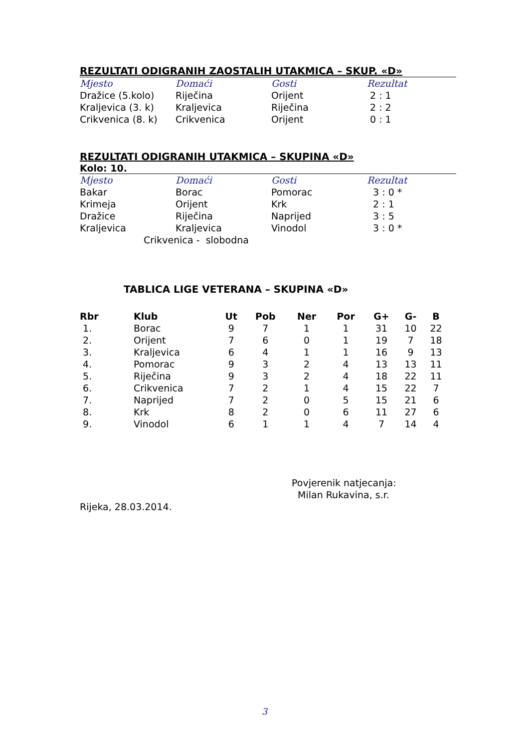REZULTATI ODIGRANIH ZAOSTALIH UTAKMICA – SKUP. «D»
| Mjesto | Domaći | Gosti | Rezultat |
| --- | --- | --- | --- |
| Dražice (5.kolo) | Riječina | Orijent | 2 : 1 |
| Kraljevica (3. k) | Kraljevica | Riječina | 2 : 2 |
| Crikvenica (8. k) | Crikvenica | Orijent | 0 : 1 |
REZULTATI ODIGRANIH UTAKMICA – SKUPINA «D»
Kolo: 10.
| Mjesto | Domaći | Gosti | Rezultat |
| --- | --- | --- | --- |
| Bakar | Borac | Pomorac | 3 : 0 * |
| Krimeja | Orijent | Krk | 2 : 1 |
| Dražice | Riječina | Naprijed | 3 : 5 |
| Kraljevica | Kraljevica | Vinodol | 3 : 0 * |
Crikvenica - slobodna
TABLICA LIGE VETERANA – SKUPINA «D»
| Rbr | Klub | Ut | Pob | Ner | Por | G+ | G- | B |
| --- | --- | --- | --- | --- | --- | --- | --- | --- |
| 1. | Borac | 9 | 7 | 1 | 1 | 31 | 10 | 22 |
| 2. | Orijent | 7 | 6 | 0 | 1 | 19 | 7 | 18 |
| 3. | Kraljevica | 6 | 4 | 1 | 1 | 16 | 9 | 13 |
| 4. | Pomorac | 9 | 3 | 2 | 4 | 13 | 13 | 11 |
| 5. | Riječina | 9 | 3 | 2 | 4 | 18 | 22 | 11 |
| 6. | Crikvenica | 7 | 2 | 1 | 4 | 15 | 22 | 7 |
| 7. | Naprijed | 7 | 2 | 0 | 5 | 15 | 21 | 6 |
| 8. | Krk | 8 | 2 | 0 | 6 | 11 | 27 | 6 |
| 9. | Vinodol | 6 | 1 | 1 | 4 | 7 | 14 | 4 |
Povjerenik natjecanja:
Milan Rukavina, s.r.
Rijeka, 28.03.2014.
3